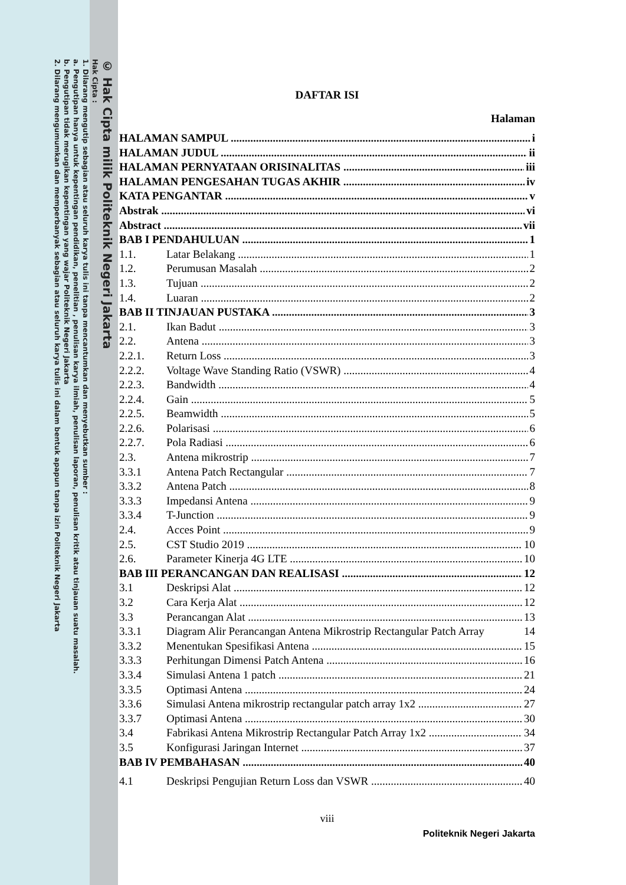© Hak Cipta milik Politeknik Negeri Jakarta
Hak Cipta :
1. Dilarang mengutip sebagian atau seluruh karya tulis ini tanpa mencantumkan dan menyebutkan sumber :
a. Pengutipan hanya untuk kepentingan pendidikan, penelitian , penulisan karya ilmiah, penulisan laporan, penulisan kritik atau tinjauan suatu masalah.
b. Pengutipan tidak merugikan kepentingan yang wajar Politeknik Negeri Jakarta
2. Dilarang mengumumkan dan memperbanyak sebagian atau seluruh karya tulis ini dalam bentuk apapun tanpa izin Politeknik Negeri Jakarta
DAFTAR ISI
Halaman
HALAMAN SAMPUL i
HALAMAN JUDUL ii
HALAMAN PERNYATAAN ORISINALITAS iii
HALAMAN PENGESAHAN TUGAS AKHIR iv
KATA PENGANTAR v
Abstrak vi
Abstract vii
BAB I PENDAHULUAN 1
1.1. Latar Belakang 1
1.2. Perumusan Masalah 2
1.3. Tujuan 2
1.4. Luaran 2
BAB II TINJAUAN PUSTAKA 3
2.1. Ikan Badut 3
2.2. Antena 3
2.2.1. Return Loss 3
2.2.2. Voltage Wave Standing Ratio (VSWR) 4
2.2.3. Bandwidth 4
2.2.4. Gain 5
2.2.5. Beamwidth 5
2.2.6. Polarisasi 6
2.2.7. Pola Radiasi 6
2.3. Antena mikrostrip 7
3.3.1 Antena Patch Rectangular 7
3.3.2 Antena Patch 8
3.3.3 Impedansi Antena 9
3.3.4 T-Junction 9
2.4. Acces Point 9
2.5. CST Studio 2019 10
2.6. Parameter Kinerja 4G LTE 10
BAB III PERANCANGAN DAN REALISASI 12
3.1 Deskripsi Alat 12
3.2 Cara Kerja Alat 12
3.3 Perancangan Alat 13
3.3.1 Diagram Alir Perancangan Antena Mikrostrip Rectangular Patch Array 14
3.3.2 Menentukan Spesifikasi Antena 15
3.3.3 Perhitungan Dimensi Patch Antena 16
3.3.4 Simulasi Antena 1 patch 21
3.3.5 Optimasi Antena 24
3.3.6 Simulasi Antena mikrostrip rectangular patch array 1x2 27
3.3.7 Optimasi Antena 30
3.4 Fabrikasi Antena Mikrostrip Rectangular Patch Array 1x2 34
3.5 Konfigurasi Jaringan Internet 37
BAB IV PEMBAHASAN 40
4.1 Deskripsi Pengujian Return Loss dan VSWR 40
viii
Politeknik Negeri Jakarta